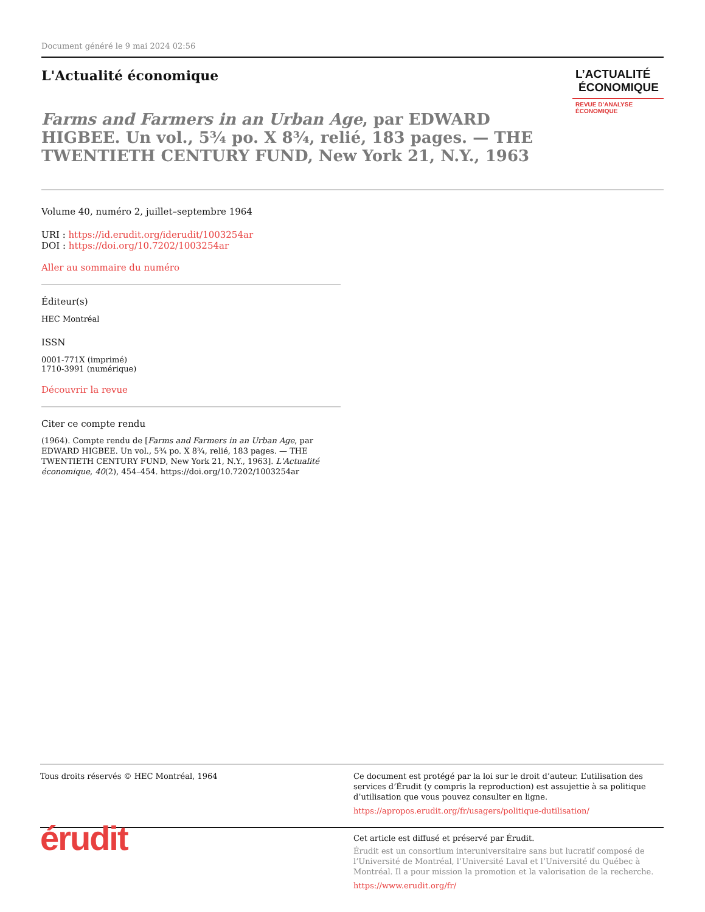Document généré le 9 mai 2024 02:56
L'Actualité économique
Farms and Farmers in an Urban Age, par EDWARD HIGBEE. Un vol., 5¾ po. X 8¾, relié, 183 pages. — THE TWENTIETH CENTURY FUND, New York 21, N.Y., 1963
L’ACTUALITÉ
ÉCONOMIQUE
REVUE D’ANALYSE ÉCONOMIQUE
Volume 40, numéro 2, juillet–septembre 1964
URI : https://id.erudit.org/iderudit/1003254ar
DOI : https://doi.org/10.7202/1003254ar
Aller au sommaire du numéro
Éditeur(s)
HEC Montréal
ISSN
0001-771X (imprimé)
1710-3991 (numérique)
Découvrir la revue
Citer ce compte rendu
(1964). Compte rendu de [Farms and Farmers in an Urban Age, par EDWARD HIGBEE. Un vol., 5¾ po. X 8¾, relié, 183 pages. — THE TWENTIETH CENTURY FUND, New York 21, N.Y., 1963]. L'Actualité économique, 40(2), 454–454. https://doi.org/10.7202/1003254ar
Tous droits réservés © HEC Montréal, 1964 Ce document est protégé par la loi sur le droit d’auteur. L’utilisation des services d’Érudit (y compris la reproduction) est assujettie à sa politique d’utilisation que vous pouvez consulter en ligne.
https://apropos.erudit.org/fr/usagers/politique-dutilisation/
érudit
Cet article est diffusé et préservé par Érudit.
Érudit est un consortium interuniversitaire sans but lucratif composé de l’Université de Montréal, l’Université Laval et l’Université du Québec à Montréal. Il a pour mission la promotion et la valorisation de la recherche.
https://www.erudit.org/fr/